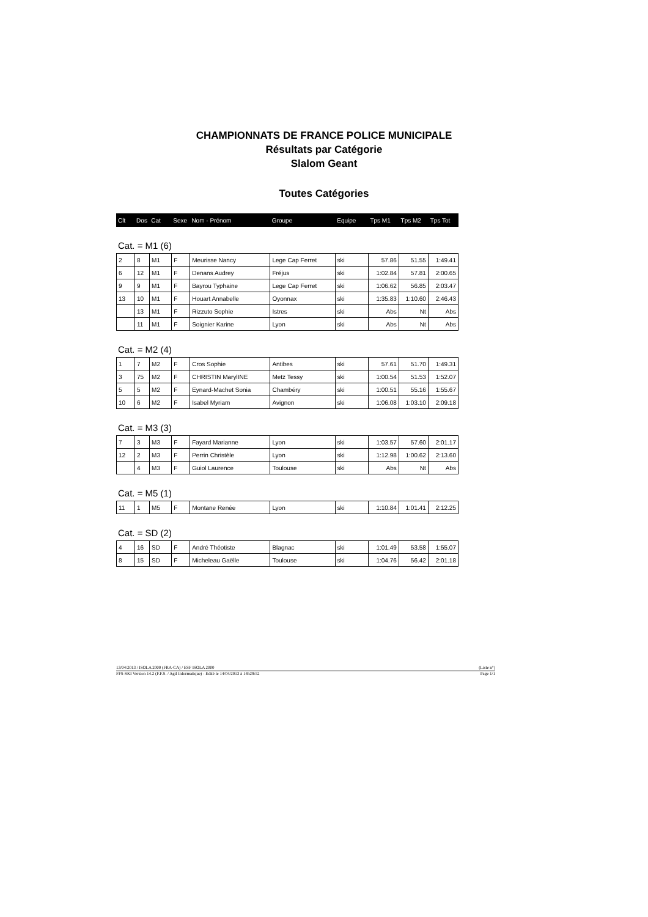CHAMPIONNATS DE FRANCE POLICE MUNICIPALE
Résultats par Catégorie
Slalom Geant
Toutes Catégories
| Clt | Dos | Cat | Sexe | Nom - Prénom | Groupe | Equipe | Tps M1 | Tps M2 | Tps Tot |
| --- | --- | --- | --- | --- | --- | --- | --- | --- | --- |
Cat. = M1 (6)
| 2 | 8 | M1 | F | Meurisse Nancy | Lege Cap Ferret | ski | 57.86 | 51.55 | 1:49.41 |
| 6 | 12 | M1 | F | Denans Audrey | Fréjus | ski | 1:02.84 | 57.81 | 2:00.65 |
| 9 | 9 | M1 | F | Bayrou Typhaine | Lege Cap Ferret | ski | 1:06.62 | 56.85 | 2:03.47 |
| 13 | 10 | M1 | F | Houart Annabelle | Oyonnax | ski | 1:35.83 | 1:10.60 | 2:46.43 |
| | 13 | M1 | F | Rizzuto Sophie | Istres | ski | Abs | Nt | Abs |
| | 11 | M1 | F | Soignier Karine | Lyon | ski | Abs | Nt | Abs |
Cat. = M2 (4)
| 1 | 7 | M2 | F | Cros Sophie | Antibes | ski | 57.61 | 51.70 | 1:49.31 |
| 3 | 75 | M2 | F | CHRISTIN MarylINE | Metz Tessy | ski | 1:00.54 | 51.53 | 1:52.07 |
| 5 | 5 | M2 | F | Eynard-Machet Sonia | Chambéry | ski | 1:00.51 | 55.16 | 1:55.67 |
| 10 | 6 | M2 | F | Isabel Myriam | Avignon | ski | 1:06.08 | 1:03.10 | 2:09.18 |
Cat. = M3 (3)
| 7 | 3 | M3 | F | Fayard Marianne | Lyon | ski | 1:03.57 | 57.60 | 2:01.17 |
| 12 | 2 | M3 | F | Perrin Christèle | Lyon | ski | 1:12.98 | 1:00.62 | 2:13.60 |
| | 4 | M3 | F | Guiol Laurence | Toulouse | ski | Abs | Nt | Abs |
Cat. = M5 (1)
| 11 | 1 | M5 | F | Montane Renée | Lyon | ski | 1:10.84 | 1:01.41 | 2:12.25 |
Cat. = SD (2)
| 4 | 16 | SD | F | André Théotiste | Blagnac | ski | 1:01.49 | 53.58 | 1:55.07 |
| 8 | 15 | SD | F | Micheleau Gaëlle | Toulouse | ski | 1:04.76 | 56.42 | 2:01.18 |
13/04/2013 / ISOLA 2000 (FRA-CA) / ESF ISOLA 2000 (Liste n°)
FFS-SKI Version 14.2 (F.F.S. / Agil Informatique) - Edité le 14/04/2013 à 14h29:52 Page 1/1